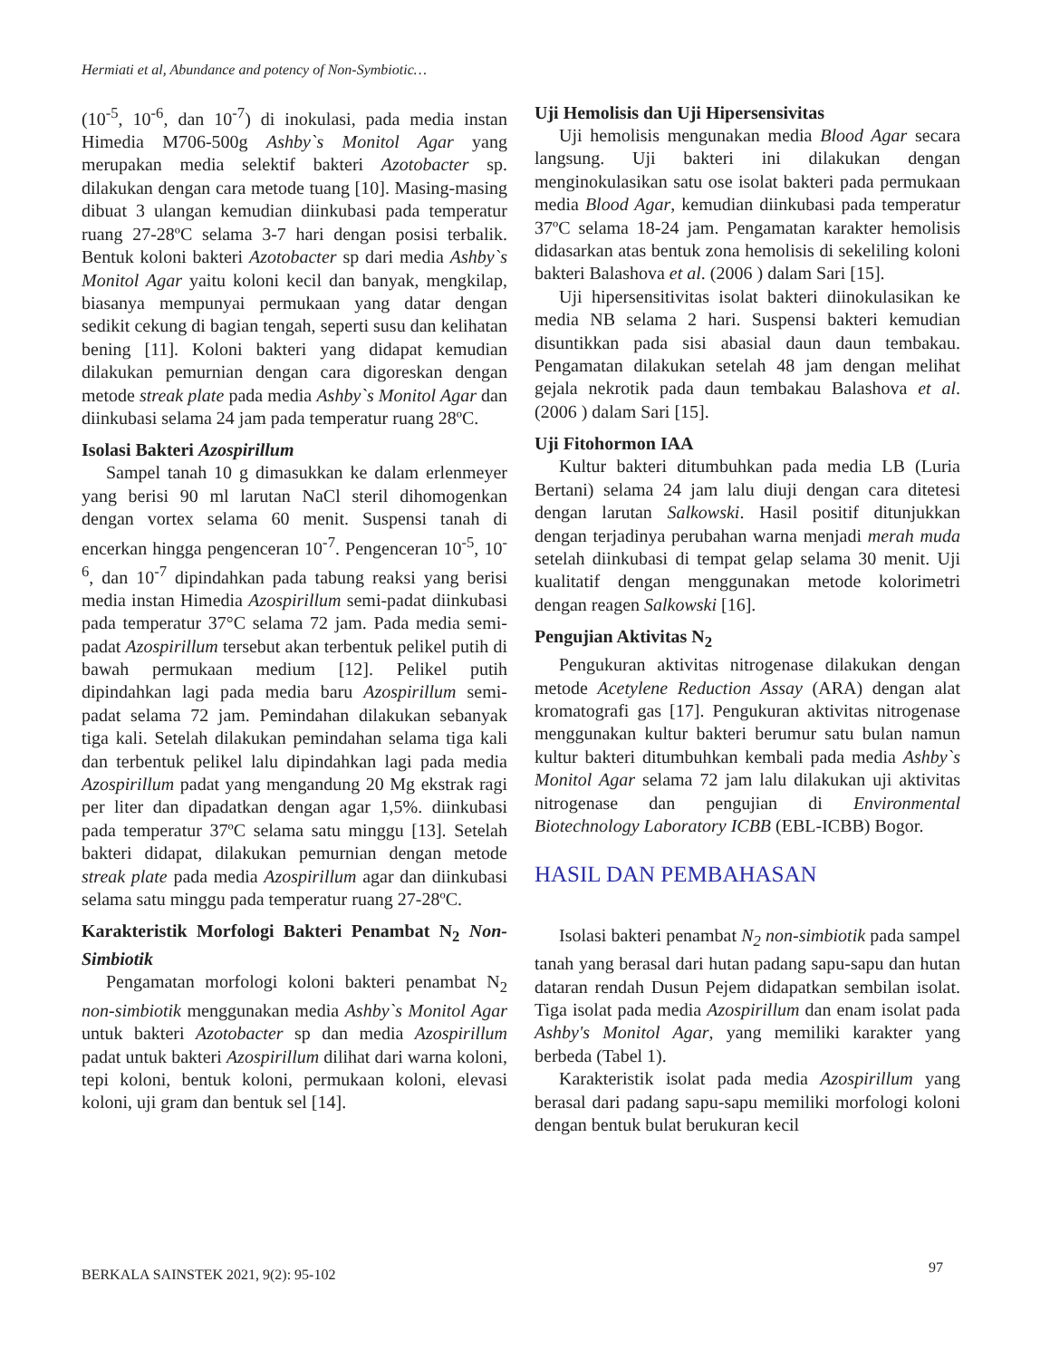Hermiati et al, Abundance and potency of Non-Symbiotic…
(10<sup>-5</sup>, 10<sup>-6</sup>, dan 10<sup>-7</sup>) di inokulasi, pada media instan Himedia M706-500g Ashby`s Monitol Agar yang merupakan media selektif bakteri Azotobacter sp. dilakukan dengan cara metode tuang [10]. Masing-masing dibuat 3 ulangan kemudian diinkubasi pada temperatur ruang 27-28ºC selama 3-7 hari dengan posisi terbalik. Bentuk koloni bakteri Azotobacter sp dari media Ashby`s Monitol Agar yaitu koloni kecil dan banyak, mengkilap, biasanya mempunyai permukaan yang datar dengan sedikit cekung di bagian tengah, seperti susu dan kelihatan bening [11]. Koloni bakteri yang didapat kemudian dilakukan pemurnian dengan cara digoreskan dengan metode streak plate pada media Ashby`s Monitol Agar dan diinkubasi selama 24 jam pada temperatur ruang 28ºC.
Isolasi Bakteri Azospirillum
Sampel tanah 10 g dimasukkan ke dalam erlenmeyer yang berisi 90 ml larutan NaCl steril dihomogenkan dengan vortex selama 60 menit. Suspensi tanah di encerkan hingga pengenceran 10<sup>-7</sup>. Pengenceran 10<sup>-5</sup>, 10<sup>-6</sup>, dan 10<sup>-7</sup> dipindahkan pada tabung reaksi yang berisi media instan Himedia Azospirillum semi-padat diinkubasi pada temperatur 37°C selama 72 jam. Pada media semi-padat Azospirillum tersebut akan terbentuk pelikel putih di bawah permukaan medium [12]. Pelikel putih dipindahkan lagi pada media baru Azospirillum semi-padat selama 72 jam. Pemindahan dilakukan sebanyak tiga kali. Setelah dilakukan pemindahan selama tiga kali dan terbentuk pelikel lalu dipindahkan lagi pada media Azospirillum padat yang mengandung 20 Mg ekstrak ragi per liter dan dipadatkan dengan agar 1,5%. diinkubasi pada temperatur 37ºC selama satu minggu [13]. Setelah bakteri didapat, dilakukan pemurnian dengan metode streak plate pada media Azospirillum agar dan diinkubasi selama satu minggu pada temperatur ruang 27-28ºC.
Karakteristik Morfologi Bakteri Penambat N<sub>2</sub> Non-Simbiotik
Pengamatan morfologi koloni bakteri penambat N<sub>2</sub> non-simbiotik menggunakan media Ashby`s Monitol Agar untuk bakteri Azotobacter sp dan media Azospirillum padat untuk bakteri Azospirillum dilihat dari warna koloni, tepi koloni, bentuk koloni, permukaan koloni, elevasi koloni, uji gram dan bentuk sel [14].
Uji Hemolisis dan Uji Hipersensivitas
Uji hemolisis mengunakan media Blood Agar secara langsung. Uji bakteri ini dilakukan dengan menginokulasikan satu ose isolat bakteri pada permukaan media Blood Agar, kemudian diinkubasi pada temperatur 37ºC selama 18-24 jam. Pengamatan karakter hemolisis didasarkan atas bentuk zona hemolisis di sekeliling koloni bakteri Balashova et al. (2006 ) dalam Sari [15].
Uji hipersensitivitas isolat bakteri diinokulasikan ke media NB selama 2 hari. Suspensi bakteri kemudian disuntikkan pada sisi abasial daun daun tembakau. Pengamatan dilakukan setelah 48 jam dengan melihat gejala nekrotik pada daun tembakau Balashova et al. (2006 ) dalam Sari [15].
Uji Fitohormon IAA
Kultur bakteri ditumbuhkan pada media LB (Luria Bertani) selama 24 jam lalu diuji dengan cara ditetesi dengan larutan Salkowski. Hasil positif ditunjukkan dengan terjadinya perubahan warna menjadi merah muda setelah diinkubasi di tempat gelap selama 30 menit. Uji kualitatif dengan menggunakan metode kolorimetri dengan reagen Salkowski [16].
Pengujian Aktivitas N<sub>2</sub>
Pengukuran aktivitas nitrogenase dilakukan dengan metode Acetylene Reduction Assay (ARA) dengan alat kromatografi gas [17]. Pengukuran aktivitas nitrogenase menggunakan kultur bakteri berumur satu bulan namun kultur bakteri ditumbuhkan kembali pada media Ashby`s Monitol Agar selama 72 jam lalu dilakukan uji aktivitas nitrogenase dan pengujian di Environmental Biotechnology Laboratory ICBB (EBL-ICBB) Bogor.
HASIL DAN PEMBAHASAN
Isolasi bakteri penambat N<sub>2</sub> non-simbiotik pada sampel tanah yang berasal dari hutan padang sapu-sapu dan hutan dataran rendah Dusun Pejem didapatkan sembilan isolat. Tiga isolat pada media Azospirillum dan enam isolat pada Ashby's Monitol Agar, yang memiliki karakter yang berbeda (Tabel 1).
Karakteristik isolat pada media Azospirillum yang berasal dari padang sapu-sapu memiliki morfologi koloni dengan bentuk bulat berukuran kecil
BERKALA SAINSTEK 2021, 9(2): 95-102
97